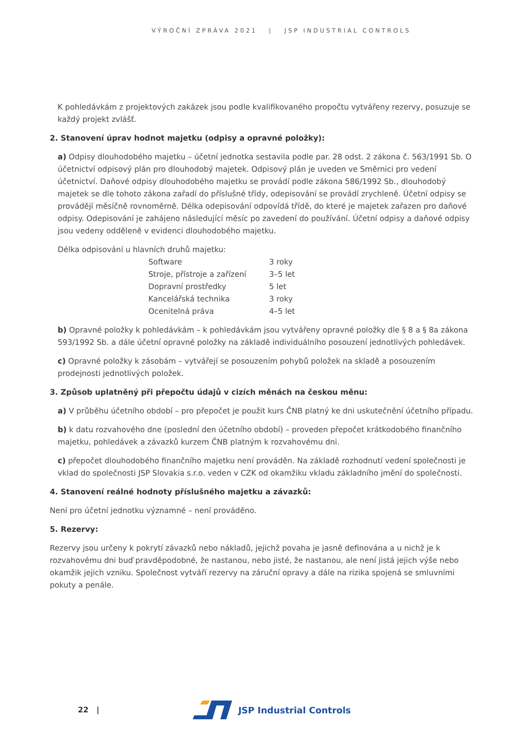VÝROČNÍ ZPRÁVA 2021 | JSP INDUSTRIAL CONTROLS
K pohledávkám z projektových zakázek jsou podle kvalifikovaného propočtu vytvářeny rezervy, posuzuje se každý projekt zvlášť.
2. Stanovení úprav hodnot majetku (odpisy a opravné položky):
a) Odpisy dlouhodobého majetku – účetní jednotka sestavila podle par. 28 odst. 2 zákona č. 563/1991 Sb. O účetnictví odpisový plán pro dlouhodobý majetek. Odpisový plán je uveden ve Směrnici pro vedení účetnictví. Daňové odpisy dlouhodobého majetku se provádí podle zákona 586/1992 Sb., dlouhodobý majetek se dle tohoto zákona zařadí do příslušné třídy, odepisování se provádí zrychleně. Účetní odpisy se provádějí měsíčně rovnoměrně. Délka odepisování odpovídá třídě, do které je majetek zařazen pro daňové odpisy. Odepisování je zahájeno následující měsíc po zavedení do používání. Účetní odpisy a daňové odpisy jsou vedeny odděleně v evidenci dlouhodobého majetku.
Délka odpisování u hlavních druhů majetku:
| Software | 3 roky |
| Stroje, přístroje a zařízení | 3–5 let |
| Dopravní prostředky | 5 let |
| Kancelářská technika | 3 roky |
| Ocenitelná práva | 4–5 let |
b) Opravné položky k pohledávkám – k pohledávkám jsou vytvářeny opravné položky dle § 8 a § 8a zákona 593/1992 Sb. a dále účetní opravné položky na základě individuálního posouzení jednotlivých pohledávek.
c) Opravné položky k zásobám – vytvářejí se posouzením pohybů položek na skladě a posouzením prodejnosti jednotlivých položek.
3. Způsob uplatněný při přepočtu údajů v cizích měnách na českou měnu:
a) V průběhu účetního období – pro přepočet je použit kurs ČNB platný ke dni uskutečnění účetního případu.
b) k datu rozvahového dne (poslední den účetního období) – proveden přepočet krátkodobého finančního majetku, pohledávek a závazků kurzem ČNB platným k rozvahovému dni.
c) přepočet dlouhodobého finančního majetku není prováděn. Na základě rozhodnutí vedení společnosti je vklad do společnosti JSP Slovakia s.r.o. veden v CZK od okamžiku vkladu základního jmění do společnosti.
4. Stanovení reálné hodnoty příslušného majetku a závazků:
Není pro účetní jednotku významné – není prováděno.
5. Rezervy:
Rezervy jsou určeny k pokrytí závazků nebo nákladů, jejichž povaha je jasně definována a u nichž je k rozvahovému dni buď pravděpodobné, že nastanou, nebo jisté, že nastanou, ale není jistá jejich výše nebo okamžik jejich vzniku. Společnost vytváří rezervy na záruční opravy a dále na rizika spojená se smluvními pokuty a penále.
22 |
JSP Industrial Controls